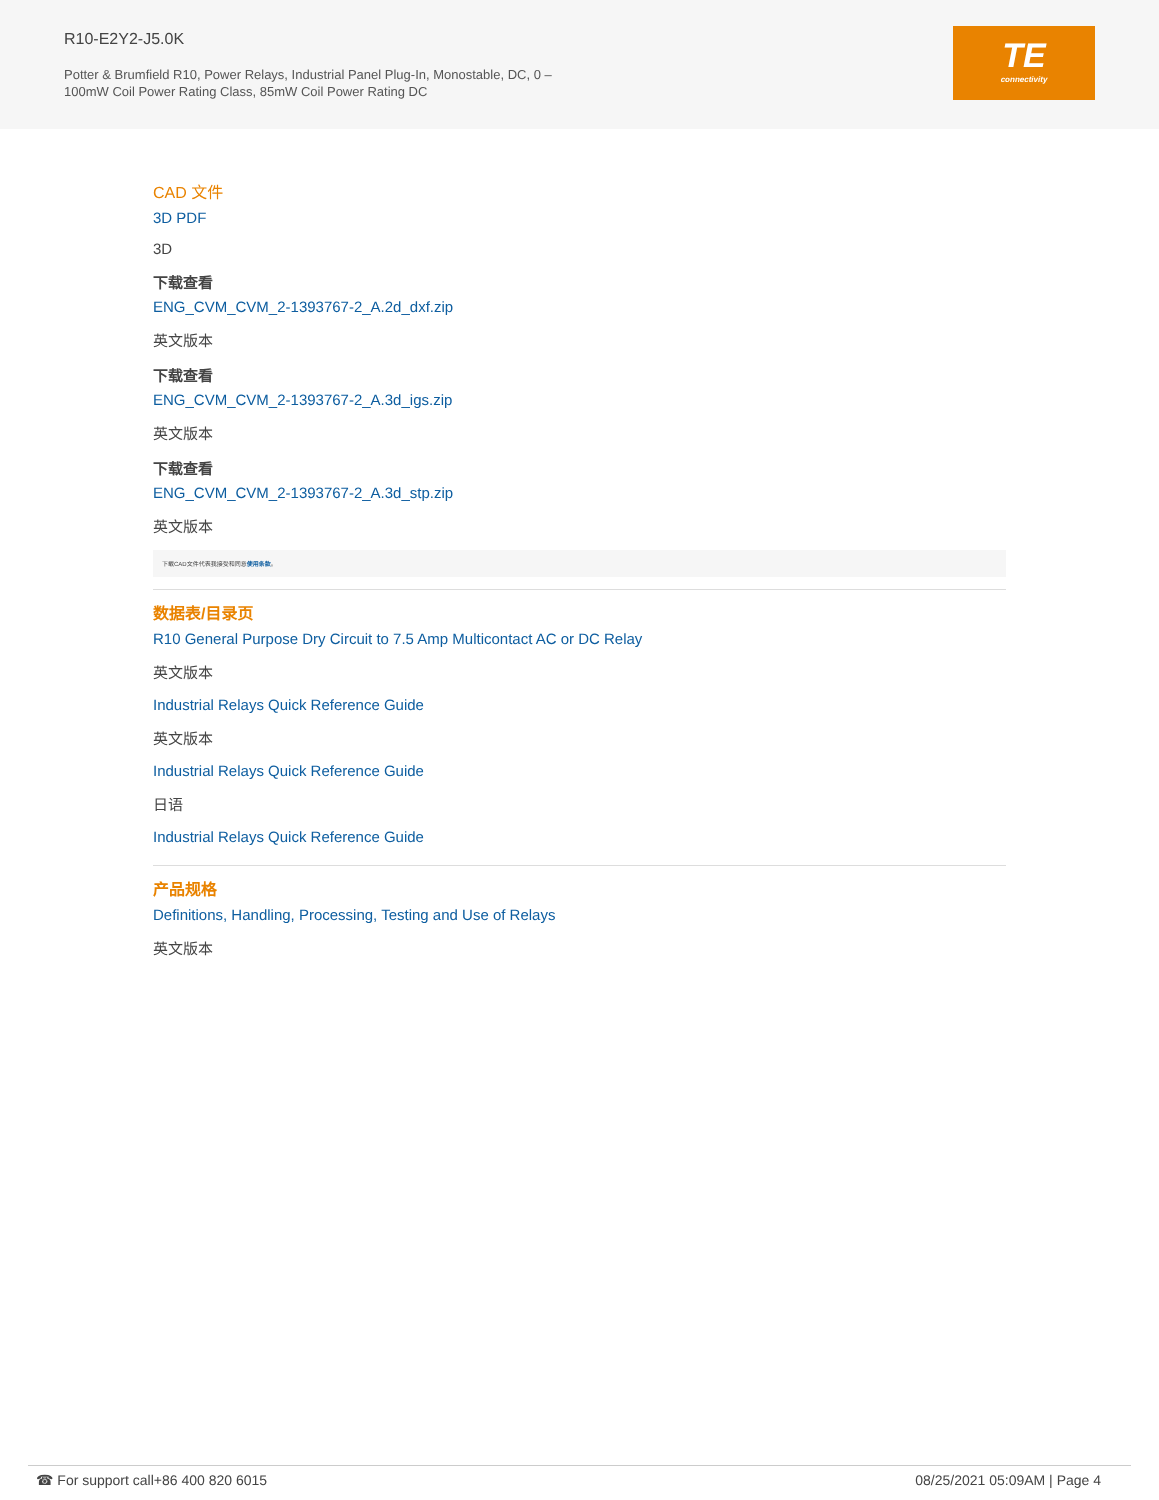R10-E2Y2-J5.0K
Potter & Brumfield R10, Power Relays, Industrial Panel Plug-In, Monostable, DC, 0 – 100mW Coil Power Rating Class, 85mW Coil Power Rating DC
TE
connectivity
CAD 文件
3D PDF
3D
下载查看
ENG_CVM_CVM_2-1393767-2_A.2d_dxf.zip
英文版本
下载查看
ENG_CVM_CVM_2-1393767-2_A.3d_igs.zip
英文版本
下载查看
ENG_CVM_CVM_2-1393767-2_A.3d_stp.zip
英文版本
下载CAD文件代表我接受和同意使用条款。
数据表/目录页
R10 General Purpose Dry Circuit to 7.5 Amp Multicontact AC or DC Relay
英文版本
Industrial Relays Quick Reference Guide
英文版本
Industrial Relays Quick Reference Guide
日语
Industrial Relays Quick Reference Guide
产品规格
Definitions, Handling, Processing, Testing and Use of Relays
英文版本
☎ For support call+86 400 820 6015 08/25/2021 05:09AM | Page 4